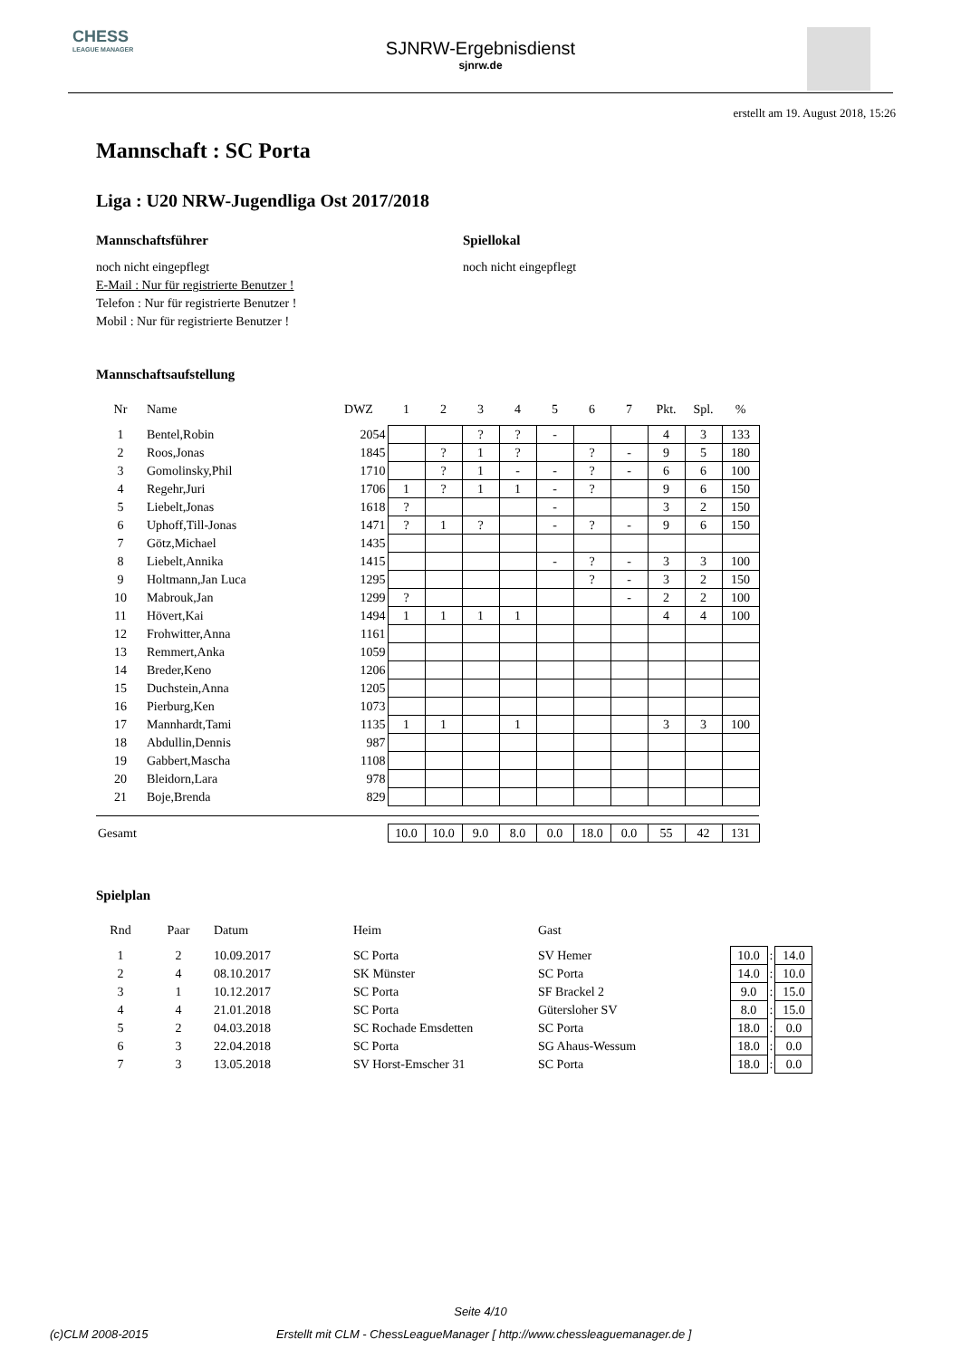CHESS
LEAGUE MANAGER
SJNRW-Ergebnisdienst
sjnrw.de
erstellt am 19. August 2018, 15:26
Mannschaft : SC Porta
Liga : U20 NRW-Jugendliga Ost 2017/2018
Mannschaftsführer
noch nicht eingepflegt
E-Mail : Nur für registrierte Benutzer !
Telefon : Nur für registrierte Benutzer !
Mobil : Nur für registrierte Benutzer !
Spiellokal
noch nicht eingepflegt
Mannschaftsaufstellung
| Nr | Name | DWZ | 1 | 2 | 3 | 4 | 5 | 6 | 7 | Pkt. | Spl. | % |
| --- | --- | --- | --- | --- | --- | --- | --- | --- | --- | --- | --- | --- |
| 1 | Bentel,Robin | 2054 | | | ? | ? | - | | | 4 | 3 | 133 |
| 2 | Roos,Jonas | 1845 | | ? | 1 | ? | | ? | - | 9 | 5 | 180 |
| 3 | Gomolinsky,Phil | 1710 | | ? | 1 | - | - | ? | - | 6 | 6 | 100 |
| 4 | Regehr,Juri | 1706 | 1 | ? | 1 | 1 | - | ? | | 9 | 6 | 150 |
| 5 | Liebelt,Jonas | 1618 | ? | | | | - | | | 3 | 2 | 150 |
| 6 | Uphoff,Till-Jonas | 1471 | ? | 1 | ? | | - | ? | - | 9 | 6 | 150 |
| 7 | Götz,Michael | 1435 | | | | | | | | | | |
| 8 | Liebelt,Annika | 1415 | | | | | - | ? | - | 3 | 3 | 100 |
| 9 | Holtmann,Jan Luca | 1295 | | | | | | ? | - | 3 | 2 | 150 |
| 10 | Mabrouk,Jan | 1299 | ? | | | | | | - | 2 | 2 | 100 |
| 11 | Hövert,Kai | 1494 | 1 | 1 | 1 | 1 | | | | 4 | 4 | 100 |
| 12 | Frohwitter,Anna | 1161 | | | | | | | | | | |
| 13 | Remmert,Anka | 1059 | | | | | | | | | | |
| 14 | Breder,Keno | 1206 | | | | | | | | | | |
| 15 | Duchstein,Anna | 1205 | | | | | | | | | | |
| 16 | Pierburg,Ken | 1073 | | | | | | | | | | |
| 17 | Mannhardt,Tami | 1135 | 1 | 1 | | 1 | | | | 3 | 3 | 100 |
| 18 | Abdullin,Dennis | 987 | | | | | | | | | | |
| 19 | Gabbert,Mascha | 1108 | | | | | | | | | | |
| 20 | Bleidorn,Lara | 978 | | | | | | | | | | |
| 21 | Boje,Brenda | 829 | | | | | | | | | | |
| Gesamt | | | 10.0 | 10.0 | 9.0 | 8.0 | 0.0 | 18.0 | 0.0 | 55 | 42 | 131 |
Spielplan
| Rnd | Paar | Datum | Heim | Gast | | | |
| --- | --- | --- | --- | --- | --- | --- | --- |
| 1 | 2 | 10.09.2017 | SC Porta | SV Hemer | 10.0 | : | 14.0 |
| 2 | 4 | 08.10.2017 | SK Münster | SC Porta | 14.0 | : | 10.0 |
| 3 | 1 | 10.12.2017 | SC Porta | SF Brackel 2 | 9.0 | : | 15.0 |
| 4 | 4 | 21.01.2018 | SC Porta | Gütersloher SV | 8.0 | : | 15.0 |
| 5 | 2 | 04.03.2018 | SC Rochade Emsdetten | SC Porta | 18.0 | : | 0.0 |
| 6 | 3 | 22.04.2018 | SC Porta | SG Ahaus-Wessum | 18.0 | : | 0.0 |
| 7 | 3 | 13.05.2018 | SV Horst-Emscher 31 | SC Porta | 18.0 | : | 0.0 |
Seite 4/10
(c)CLM 2008-2015 Erstellt mit CLM - ChessLeagueManager [ http://www.chessleaguemanager.de ]